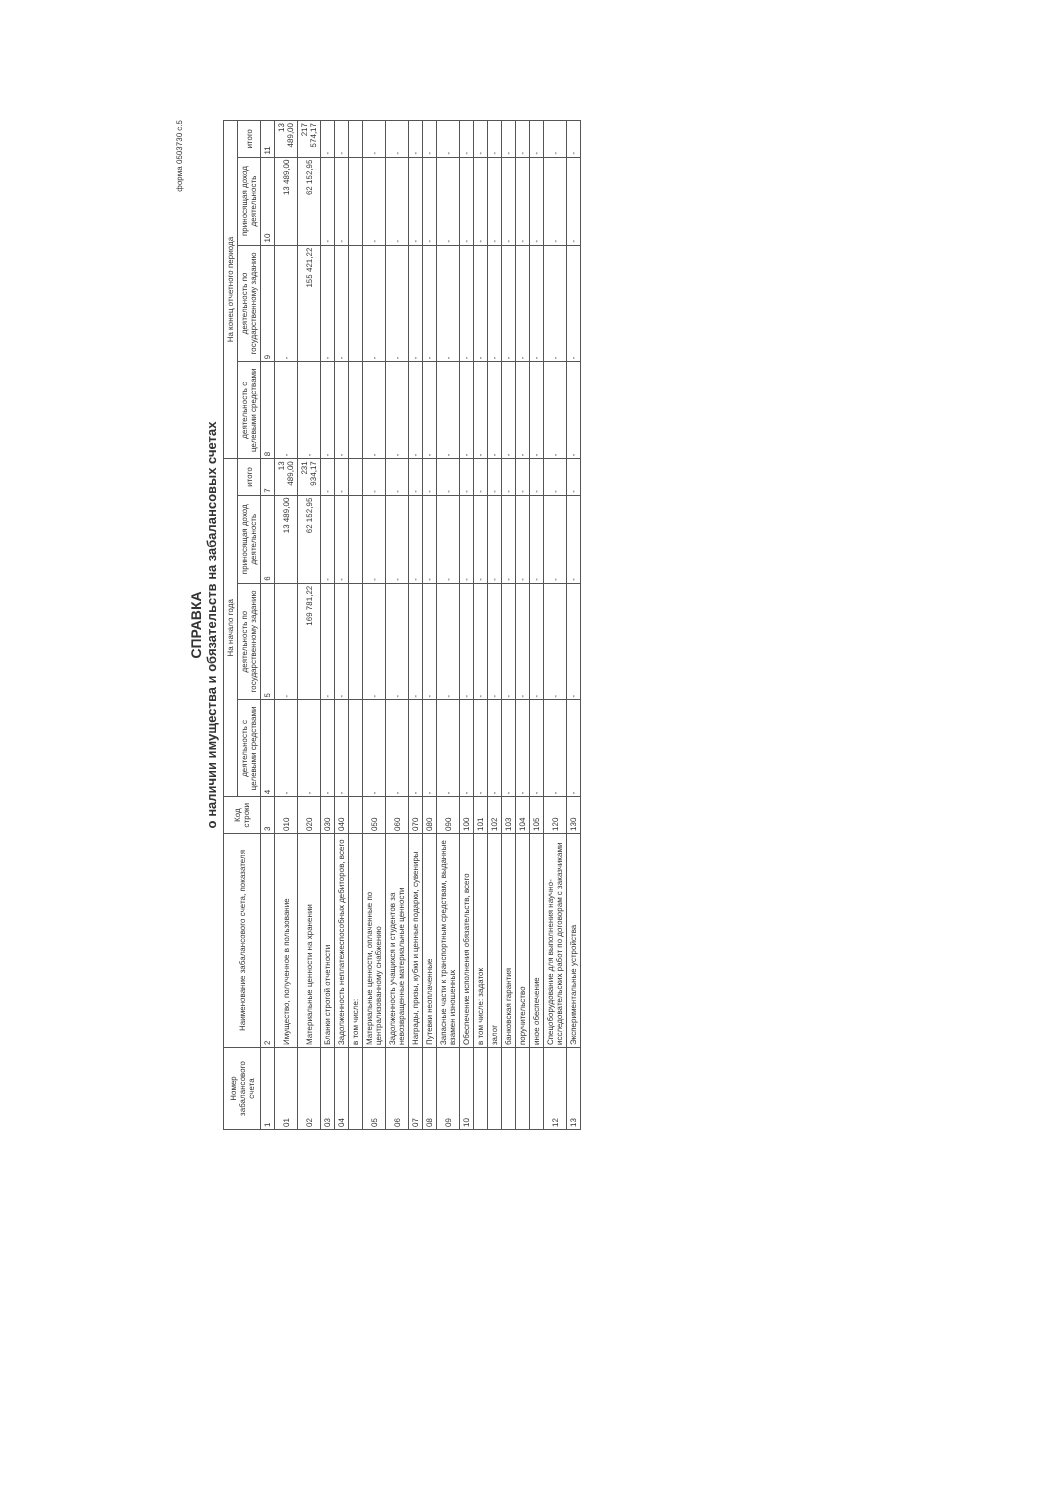форма 0503730 с.5
СПРАВКА
о наличии имущества и обязательств на забалансовых счетах
| Номер забалансового счета | Наименование забалансового счета, показателя | Код строки | На начало года | | | | На конец отчетного периода | | | |
| --- | --- | --- | --- | --- | --- | --- | --- | --- | --- | --- |
| | | | деятельность с целевыми средствами | деятельность по государственному заданию | приносящая доход деятельность | итого | деятельность с целевыми средствами | деятельность по государственному заданию | приносящая доход деятельность | итого |
| 1 | 2 | 3 | 4 | 5 | 6 | 7 | 8 | 9 | 10 | 11 |
| 01 | Имущество, полученное в пользование | 010 | - | - | 13 489,00 | 13 489,00 | - | - | 13 489,00 | 13 489,00 |
| 02 | Материальные ценности на хранении | 020 | - | 169 781,22 | 62 152,95 | 231 934,17 | - | 155 421,22 | 62 152,95 | 217 574,17 |
| 03 | Бланки строгой отчетности | 030 | - | - | - | - | - | - | - | - |
| 04 | Задолженность неплатежеспособных дебиторов, всего | 040 | - | - | - | - | - | - | - | - |
| | в том числе: | | | | | | | | | |
| 05 | Материальные ценности, оплаченные по централизованному снабжению | 050 | - | - | - | - | - | - | - | - |
| 06 | Задолженность учащихся и студентов за невозвращенные материальные ценности | 060 | - | - | - | - | - | - | - | - |
| 07 | Награды, призы, кубки и ценные подарки, сувениры | 070 | - | - | - | - | - | - | - | - |
| 08 | Путевки неоплаченные | 080 | - | - | - | - | - | - | - | - |
| 09 | Запасные части к транспортным средствам, выданные взамен изношенных | 090 | - | - | - | - | - | - | - | - |
| 10 | Обеспечение исполнения обязательств, всего | 100 | - | - | - | - | - | - | - | - |
| | в том числе: задаток | 101 | - | - | - | - | - | - | - | - |
| | залог | 102 | - | - | - | - | - | - | - | - |
| | банковская гарантия | 103 | - | - | - | - | - | - | - | - |
| | поручительство | 104 | - | - | - | - | - | - | - | - |
| | иное обеспечение | 105 | - | - | - | - | - | - | - | - |
| 12 | Спецоборудование для выполнения научно-исследовательских работ по договорам с заказчиками | 120 | - | - | - | - | - | - | - | - |
| 13 | Экспериментальные устройства | 130 | - | - | - | - | - | - | - | - |